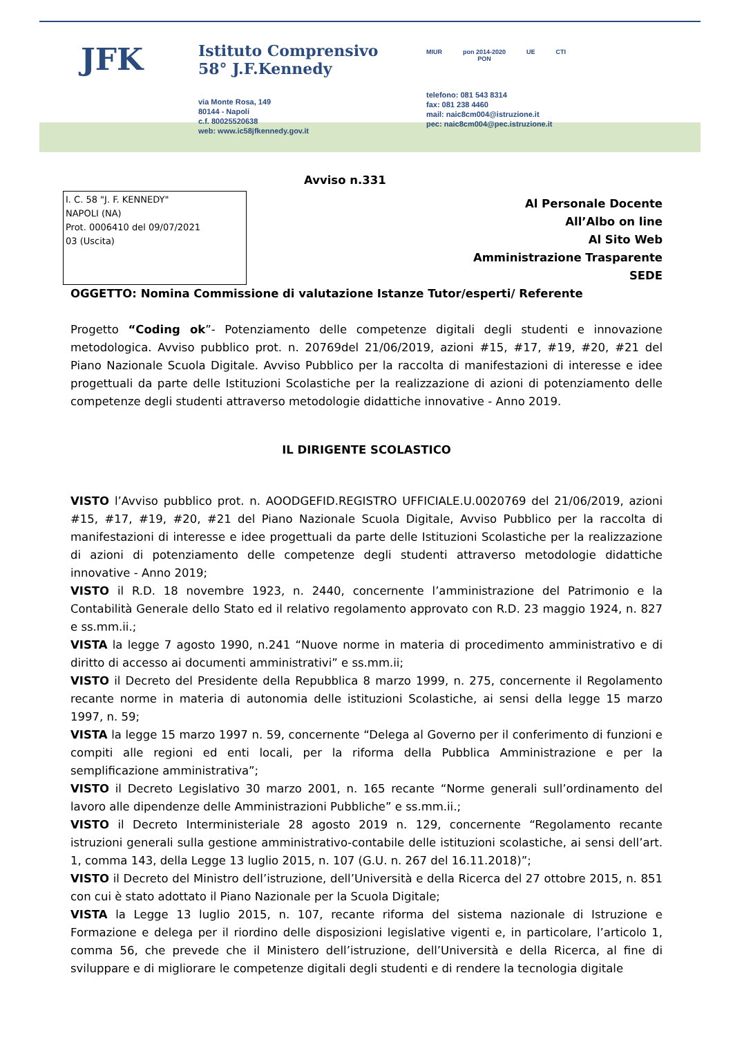JFK
Istituto Comprensivo
58° J.F.Kennedy
via Monte Rosa, 149
80144 - Napoli
c.f. 80025520638
web: www.ic58jfkennedy.gov.it
MIUR pon 2014-2020
PON UE CTI
telefono: 081 543 8314
fax: 081 238 4460
mail: naic8cm004@istruzione.it
pec: naic8cm004@pec.istruzione.it
Avviso n.331
I. C. 58 "J. F. KENNEDY"
NAPOLI (NA)
Prot. 0006410 del 09/07/2021
03 (Uscita)
Al Personale Docente
All’Albo on line
Al Sito Web
Amministrazione Trasparente
SEDE
OGGETTO: Nomina Commissione di valutazione Istanze Tutor/esperti/ Referente
Progetto “Coding ok”- Potenziamento delle competenze digitali degli studenti e innovazione metodologica. Avviso pubblico prot. n. 20769del 21/06/2019, azioni #15, #17, #19, #20, #21 del Piano Nazionale Scuola Digitale. Avviso Pubblico per la raccolta di manifestazioni di interesse e idee progettuali da parte delle Istituzioni Scolastiche per la realizzazione di azioni di potenziamento delle competenze degli studenti attraverso metodologie didattiche innovative - Anno 2019.
IL DIRIGENTE SCOLASTICO
VISTO l’Avviso pubblico prot. n. AOODGEFID.REGISTRO UFFICIALE.U.0020769 del 21/06/2019, azioni #15, #17, #19, #20, #21 del Piano Nazionale Scuola Digitale, Avviso Pubblico per la raccolta di manifestazioni di interesse e idee progettuali da parte delle Istituzioni Scolastiche per la realizzazione di azioni di potenziamento delle competenze degli studenti attraverso metodologie didattiche innovative - Anno 2019;
VISTO il R.D. 18 novembre 1923, n. 2440, concernente l’amministrazione del Patrimonio e la Contabilità Generale dello Stato ed il relativo regolamento approvato con R.D. 23 maggio 1924, n. 827 e ss.mm.ii.;
VISTA la legge 7 agosto 1990, n.241 “Nuove norme in materia di procedimento amministrativo e di diritto di accesso ai documenti amministrativi” e ss.mm.ii;
VISTO il Decreto del Presidente della Repubblica 8 marzo 1999, n. 275, concernente il Regolamento recante norme in materia di autonomia delle istituzioni Scolastiche, ai sensi della legge 15 marzo 1997, n. 59;
VISTA la legge 15 marzo 1997 n. 59, concernente “Delega al Governo per il conferimento di funzioni e compiti alle regioni ed enti locali, per la riforma della Pubblica Amministrazione e per la semplificazione amministrativa”;
VISTO il Decreto Legislativo 30 marzo 2001, n. 165 recante “Norme generali sull’ordinamento del lavoro alle dipendenze delle Amministrazioni Pubbliche” e ss.mm.ii.;
VISTO il Decreto Interministeriale 28 agosto 2019 n. 129, concernente “Regolamento recante istruzioni generali sulla gestione amministrativo-contabile delle istituzioni scolastiche, ai sensi dell’art. 1, comma 143, della Legge 13 luglio 2015, n. 107 (G.U. n. 267 del 16.11.2018)”;
VISTO il Decreto del Ministro dell’istruzione, dell’Università e della Ricerca del 27 ottobre 2015, n. 851 con cui è stato adottato il Piano Nazionale per la Scuola Digitale;
VISTA la Legge 13 luglio 2015, n. 107, recante riforma del sistema nazionale di Istruzione e Formazione e delega per il riordino delle disposizioni legislative vigenti e, in particolare, l’articolo 1, comma 56, che prevede che il Ministero dell’istruzione, dell’Università e della Ricerca, al fine di sviluppare e di migliorare le competenze digitali degli studenti e di rendere la tecnologia digitale